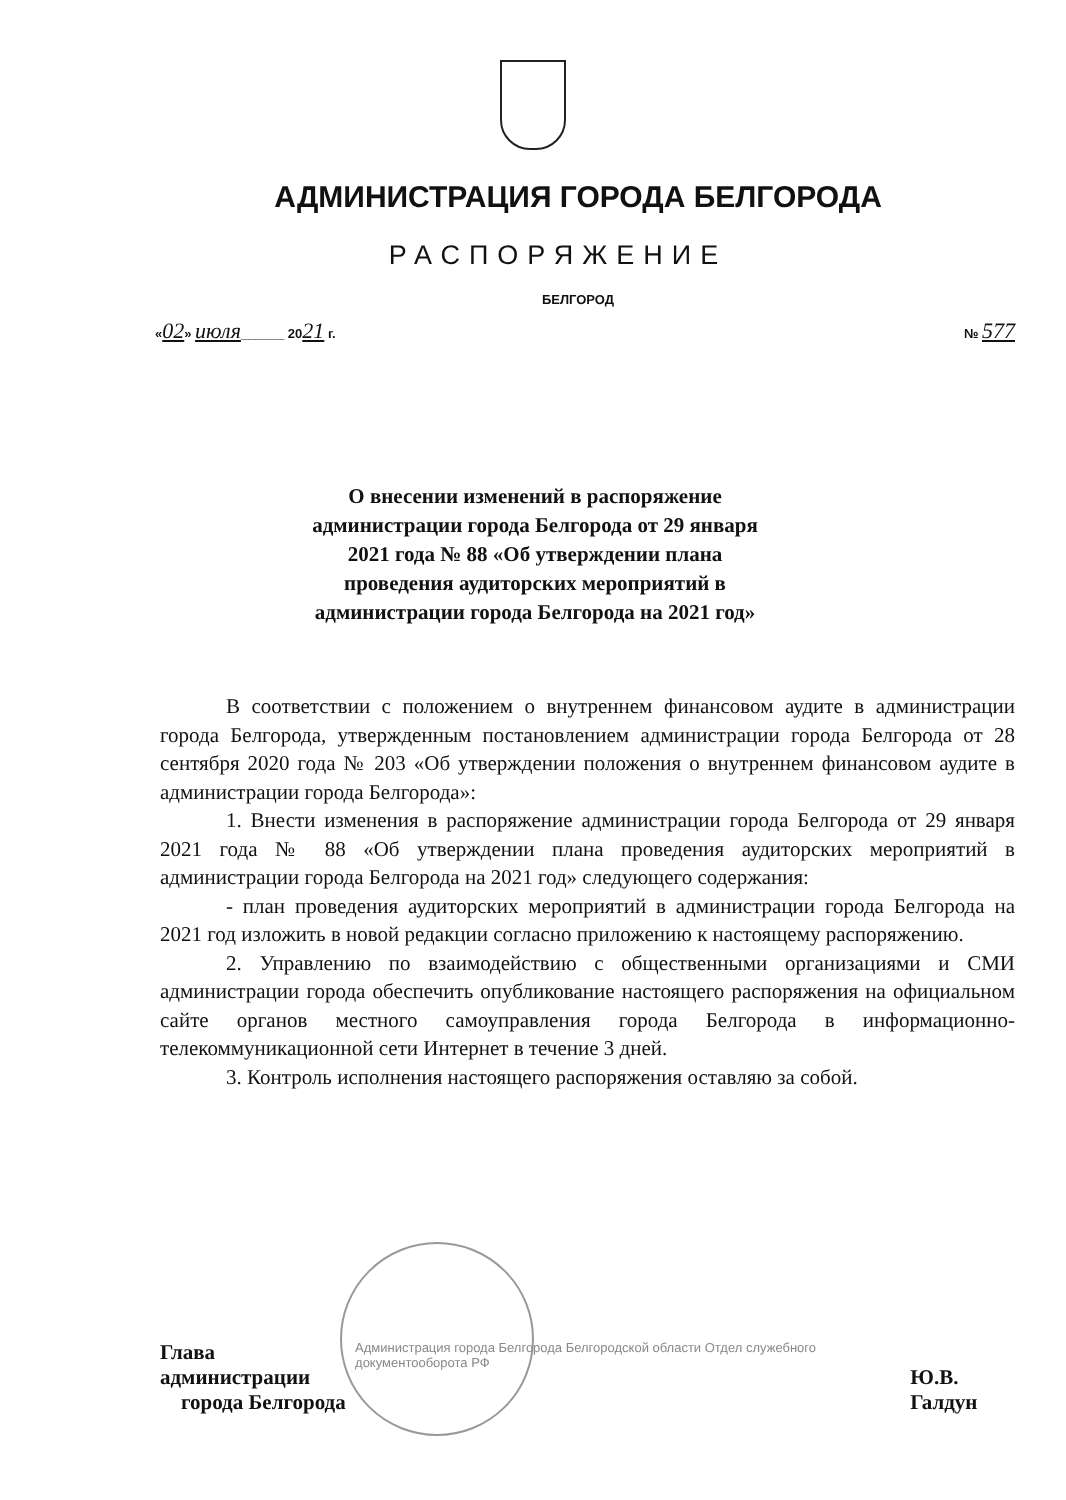АДМИНИСТРАЦИЯ ГОРОДА БЕЛГОРОДА
РАСПОРЯЖЕНИЕ
БЕЛГОРОД
«02» июля______ 2021 г. № 577
О внесении изменений в распоряжение администрации города Белгорода от 29 января 2021 года № 88 «Об утверждении плана проведения аудиторских мероприятий в администрации города Белгорода на 2021 год»
В соответствии с положением о внутреннем финансовом аудите в администрации города Белгорода, утвержденным постановлением администрации города Белгорода от 28 сентября 2020 года № 203 «Об утверждении положения о внутреннем финансовом аудите в администрации города Белгорода»:
1. Внести изменения в распоряжение администрации города Белгорода от 29 января 2021 года № 88 «Об утверждении плана проведения аудиторских мероприятий в администрации города Белгорода на 2021 год» следующего содержания:
- план проведения аудиторских мероприятий в администрации города Белгорода на 2021 год изложить в новой редакции согласно приложению к настоящему распоряжению.
2. Управлению по взаимодействию с общественными организациями и СМИ администрации города обеспечить опубликование настоящего распоряжения на официальном сайте органов местного самоуправления города Белгорода в информационно-телекоммуникационной сети Интернет в течение 3 дней.
3. Контроль исполнения настоящего распоряжения оставляю за собой.
Глава администрации
города Белгорода Администрация города Белгорода Белгородской области Отдел служебного документооборота РФ Ю.В. Галдун